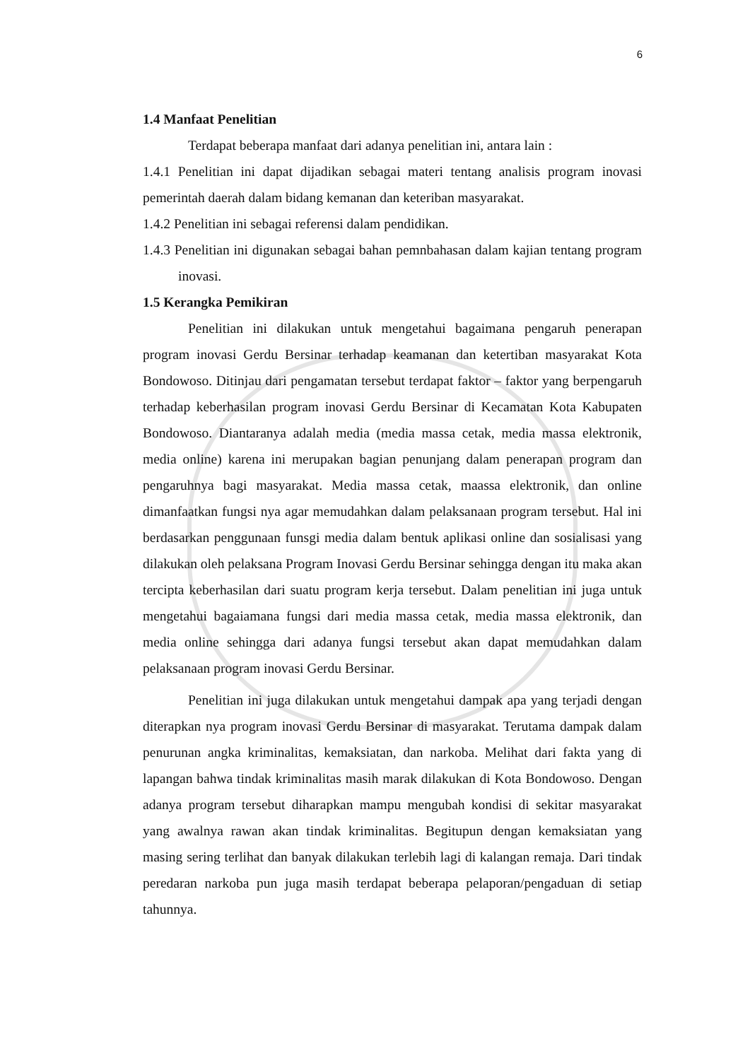6
1.4 Manfaat Penelitian
Terdapat beberapa manfaat dari adanya penelitian ini, antara lain :
1.4.1 Penelitian ini dapat dijadikan sebagai materi tentang analisis program inovasi pemerintah daerah dalam bidang kemanan dan keteriban masyarakat.
1.4.2 Penelitian ini sebagai referensi dalam pendidikan.
1.4.3 Penelitian ini digunakan sebagai bahan pemnbahasan dalam kajian tentang program inovasi.
1.5 Kerangka Pemikiran
Penelitian ini dilakukan untuk mengetahui bagaimana pengaruh penerapan program inovasi Gerdu Bersinar terhadap keamanan dan ketertiban masyarakat Kota Bondowoso. Ditinjau dari pengamatan tersebut terdapat faktor – faktor yang berpengaruh terhadap keberhasilan program inovasi Gerdu Bersinar di Kecamatan Kota Kabupaten Bondowoso. Diantaranya adalah media (media massa cetak, media massa elektronik, media online) karena ini merupakan bagian penunjang dalam penerapan program dan pengaruhnya bagi masyarakat. Media massa cetak, maassa elektronik, dan online dimanfaatkan fungsi nya agar memudahkan dalam pelaksanaan program tersebut. Hal ini berdasarkan penggunaan funsgi media dalam bentuk aplikasi online dan sosialisasi yang dilakukan oleh pelaksana Program Inovasi Gerdu Bersinar sehingga dengan itu maka akan tercipta keberhasilan dari suatu program kerja tersebut. Dalam penelitian ini juga untuk mengetahui bagaiamana fungsi dari media massa cetak, media massa elektronik, dan media online sehingga dari adanya fungsi tersebut akan dapat memudahkan dalam pelaksanaan program inovasi Gerdu Bersinar.
Penelitian ini juga dilakukan untuk mengetahui dampak apa yang terjadi dengan diterapkan nya program inovasi Gerdu Bersinar di masyarakat. Terutama dampak dalam penurunan angka kriminalitas, kemaksiatan, dan narkoba. Melihat dari fakta yang di lapangan bahwa tindak kriminalitas masih marak dilakukan di Kota Bondowoso. Dengan adanya program tersebut diharapkan mampu mengubah kondisi di sekitar masyarakat yang awalnya rawan akan tindak kriminalitas. Begitupun dengan kemaksiatan yang masing sering terlihat dan banyak dilakukan terlebih lagi di kalangan remaja. Dari tindak peredaran narkoba pun juga masih terdapat beberapa pelaporan/pengaduan di setiap tahunnya.